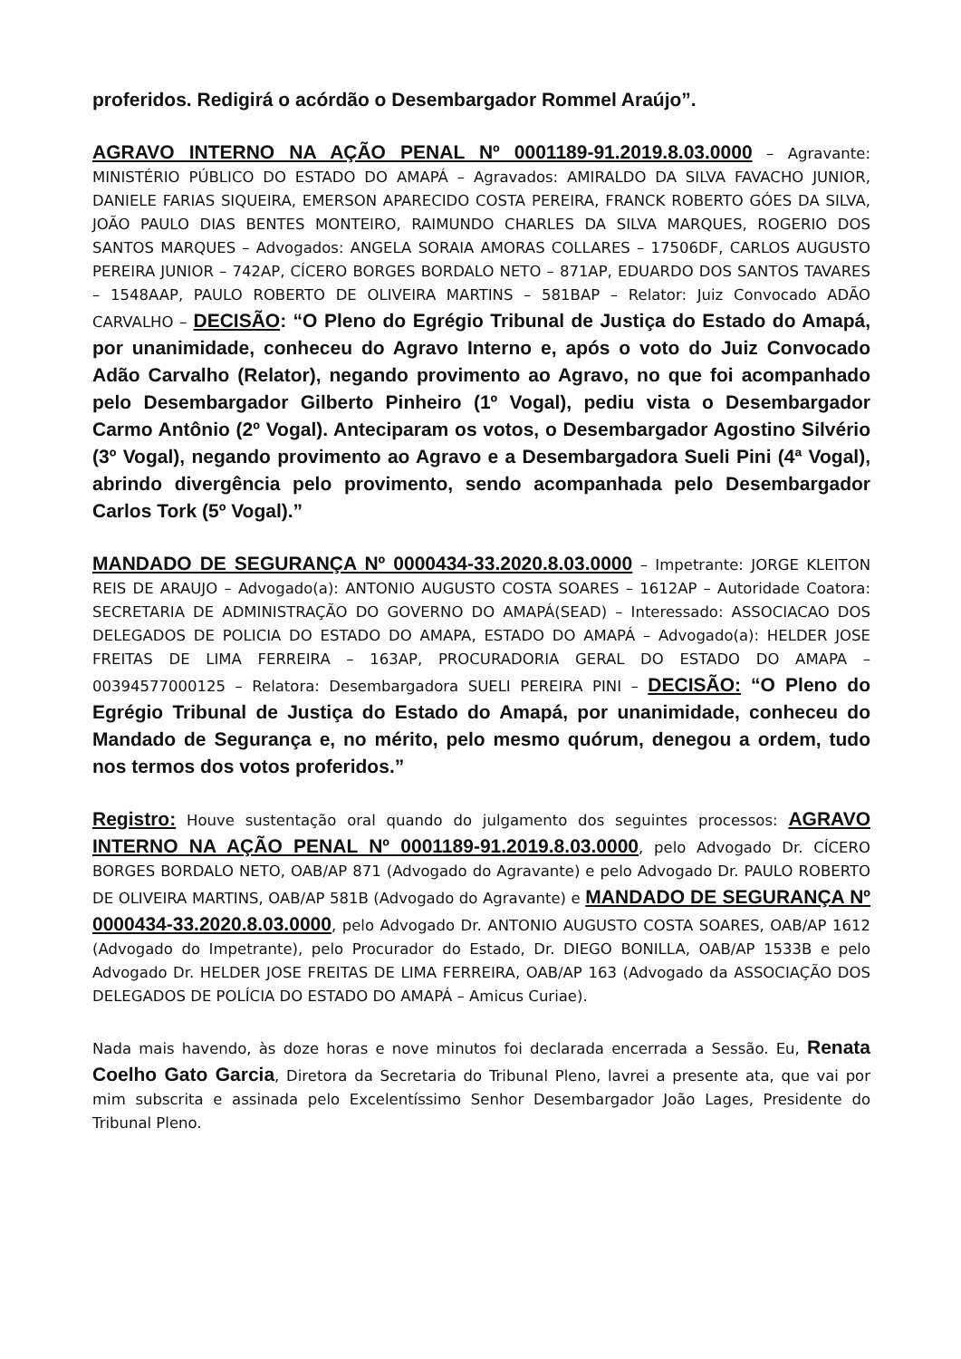proferidos. Redigirá o acórdão o Desembargador Rommel Araújo”.
AGRAVO INTERNO NA AÇÃO PENAL Nº 0001189-91.2019.8.03.0000 – Agravante: MINISTÉRIO PÚBLICO DO ESTADO DO AMAPÁ – Agravados: AMIRALDO DA SILVA FAVACHO JUNIOR, DANIELE FARIAS SIQUEIRA, EMERSON APARECIDO COSTA PEREIRA, FRANCK ROBERTO GÓES DA SILVA, JOÃO PAULO DIAS BENTES MONTEIRO, RAIMUNDO CHARLES DA SILVA MARQUES, ROGERIO DOS SANTOS MARQUES – Advogados: ANGELA SORAIA AMORAS COLLARES – 17506DF, CARLOS AUGUSTO PEREIRA JUNIOR – 742AP, CÍCERO BORGES BORDALO NETO – 871AP, EDUARDO DOS SANTOS TAVARES – 1548AAP, PAULO ROBERTO DE OLIVEIRA MARTINS – 581BAP – Relator: Juiz Convocado ADÃO CARVALHO – DECISÃO: “O Pleno do Egrégio Tribunal de Justiça do Estado do Amapá, por unanimidade, conheceu do Agravo Interno e, após o voto do Juiz Convocado Adão Carvalho (Relator), negando provimento ao Agravo, no que foi acompanhado pelo Desembargador Gilberto Pinheiro (1º Vogal), pediu vista o Desembargador Carmo Antônio (2º Vogal). Anteciparam os votos, o Desembargador Agostino Silvério (3º Vogal), negando provimento ao Agravo e a Desembargadora Sueli Pini (4ª Vogal), abrindo divergência pelo provimento, sendo acompanhada pelo Desembargador Carlos Tork (5º Vogal).”
MANDADO DE SEGURANÇA Nº 0000434-33.2020.8.03.0000 – Impetrante: JORGE KLEITON REIS DE ARAUJO – Advogado(a): ANTONIO AUGUSTO COSTA SOARES – 1612AP – Autoridade Coatora: SECRETARIA DE ADMINISTRAÇÃO DO GOVERNO DO AMAPÁ(SEAD) – Interessado: ASSOCIACAO DOS DELEGADOS DE POLICIA DO ESTADO DO AMAPA, ESTADO DO AMAPÁ – Advogado(a): HELDER JOSE FREITAS DE LIMA FERREIRA – 163AP, PROCURADORIA GERAL DO ESTADO DO AMAPA – 00394577000125 – Relatora: Desembargadora SUELI PEREIRA PINI – DECISÃO: “O Pleno do Egrégio Tribunal de Justiça do Estado do Amapá, por unanimidade, conheceu do Mandado de Segurança e, no mérito, pelo mesmo quórum, denegou a ordem, tudo nos termos dos votos proferidos.”
Registro: Houve sustentação oral quando do julgamento dos seguintes processos: AGRAVO INTERNO NA AÇÃO PENAL Nº 0001189-91.2019.8.03.0000, pelo Advogado Dr. CÍCERO BORGES BORDALO NETO, OAB/AP 871 (Advogado do Agravante) e pelo Advogado Dr. PAULO ROBERTO DE OLIVEIRA MARTINS, OAB/AP 581B (Advogado do Agravante) e MANDADO DE SEGURANÇA Nº 0000434-33.2020.8.03.0000, pelo Advogado Dr. ANTONIO AUGUSTO COSTA SOARES, OAB/AP 1612 (Advogado do Impetrante), pelo Procurador do Estado, Dr. DIEGO BONILLA, OAB/AP 1533B e pelo Advogado Dr. HELDER JOSE FREITAS DE LIMA FERREIRA, OAB/AP 163 (Advogado da ASSOCIAÇÃO DOS DELEGADOS DE POLÍCIA DO ESTADO DO AMAPÁ – Amicus Curiae).
Nada mais havendo, às doze horas e nove minutos foi declarada encerrada a Sessão. Eu, Renata Coelho Gato Garcia, Diretora da Secretaria do Tribunal Pleno, lavrei a presente ata, que vai por mim subscrita e assinada pelo Excelentíssimo Senhor Desembargador João Lages, Presidente do Tribunal Pleno.